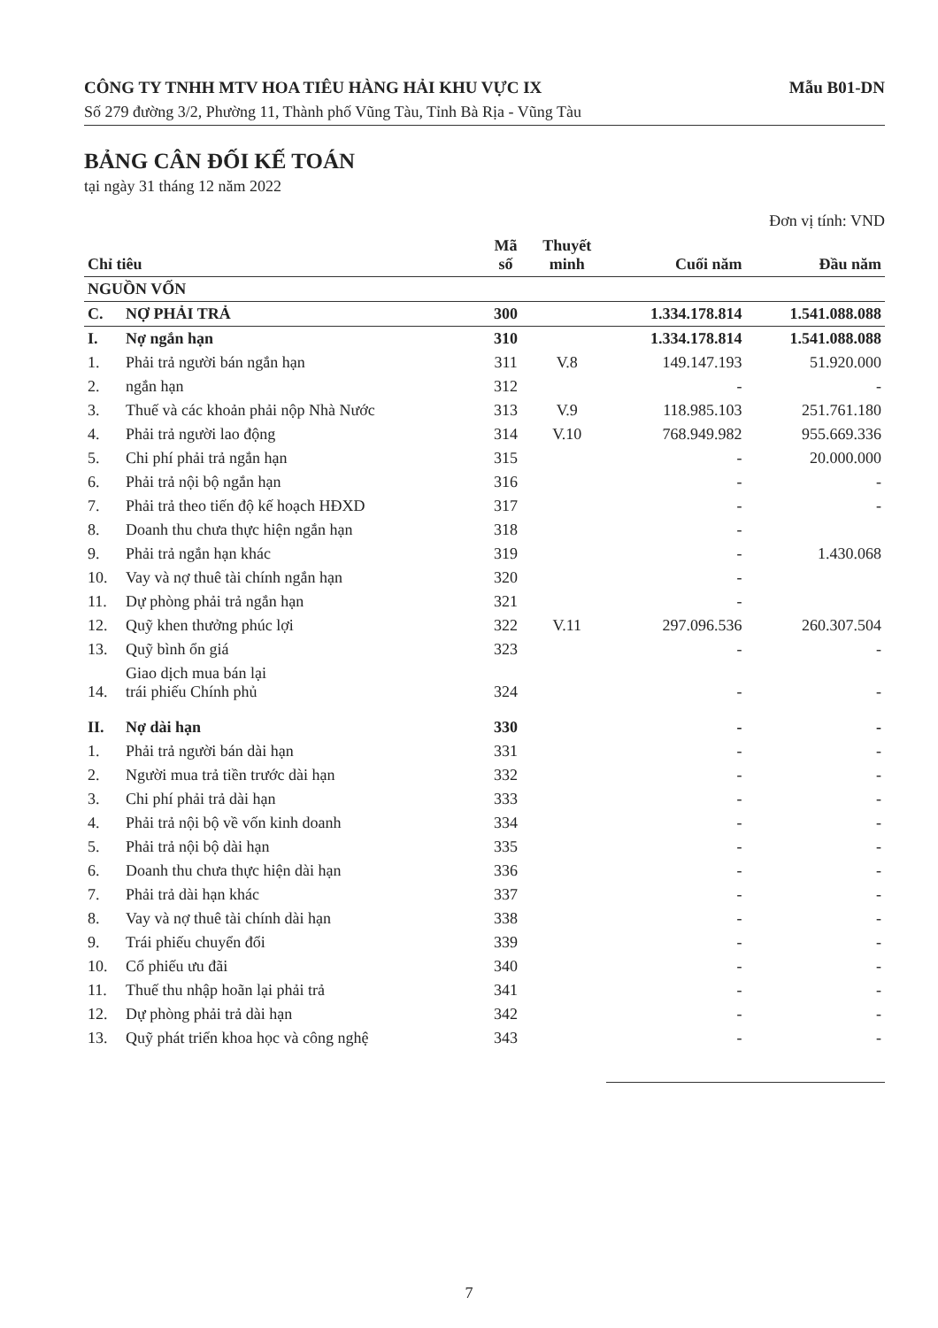CÔNG TY TNHH MTV HOA TIÊU HÀNG HẢI KHU VỰC IX Mẫu B01-DN
Số 279 đường 3/2, Phường 11, Thành phố Vũng Tàu, Tỉnh Bà Rịa - Vũng Tàu
BẢNG CÂN ĐỐI KẾ TOÁN
tại ngày 31 tháng 12 năm 2022
Đơn vị tính: VND
| Chỉ tiêu | | Mã số | Thuyết minh | Cuối năm | Đầu năm |
| --- | --- | --- | --- | --- | --- |
| NGUỒN VỐN | | | | | |
| C. | NỢ PHẢI TRẢ | 300 | | 1.334.178.814 | 1.541.088.088 |
| I. | Nợ ngắn hạn | 310 | | 1.334.178.814 | 1.541.088.088 |
| 1. | Phải trả người bán ngắn hạn | 311 | V.8 | 149.147.193 | 51.920.000 |
| 2. | ngắn hạn | 312 | | - | - |
| 3. | Thuế và các khoản phải nộp Nhà Nước | 313 | V.9 | 118.985.103 | 251.761.180 |
| 4. | Phải trả người lao động | 314 | V.10 | 768.949.982 | 955.669.336 |
| 5. | Chi phí phải trả ngắn hạn | 315 | | - | 20.000.000 |
| 6. | Phải trả nội bộ ngắn hạn | 316 | | - | - |
| 7. | Phải trả theo tiến độ kế hoạch HĐXD | 317 | | - | - |
| 8. | Doanh thu chưa thực hiện ngắn hạn | 318 | | - | |
| 9. | Phải trả ngắn hạn khác | 319 | | - | 1.430.068 |
| 10. | Vay và nợ thuê tài chính ngắn hạn | 320 | | - | |
| 11. | Dự phòng phải trả ngắn hạn | 321 | | - | |
| 12. | Quỹ khen thưởng phúc lợi | 322 | V.11 | 297.096.536 | 260.307.504 |
| 13. | Quỹ bình ổn giá | 323 | | - | - |
| 14. | Giao dịch mua bán lại trái phiếu Chính phủ | 324 | | - | - |
| II. | Nợ dài hạn | 330 | | - | - |
| 1. | Phải trả người bán dài hạn | 331 | | - | - |
| 2. | Người mua trả tiền trước dài hạn | 332 | | - | - |
| 3. | Chi phí phải trả dài hạn | 333 | | - | - |
| 4. | Phải trả nội bộ về vốn kinh doanh | 334 | | - | - |
| 5. | Phải trả nội bộ dài hạn | 335 | | - | - |
| 6. | Doanh thu chưa thực hiện dài hạn | 336 | | - | - |
| 7. | Phải trả dài hạn khác | 337 | | - | - |
| 8. | Vay và nợ thuê tài chính dài hạn | 338 | | - | - |
| 9. | Trái phiếu chuyển đổi | 339 | | - | - |
| 10. | Cổ phiếu ưu đãi | 340 | | - | - |
| 11. | Thuế thu nhập hoãn lại phải trả | 341 | | - | - |
| 12. | Dự phòng phải trả dài hạn | 342 | | - | - |
| 13. | Quỹ phát triển khoa học và công nghệ | 343 | | - | - |
7